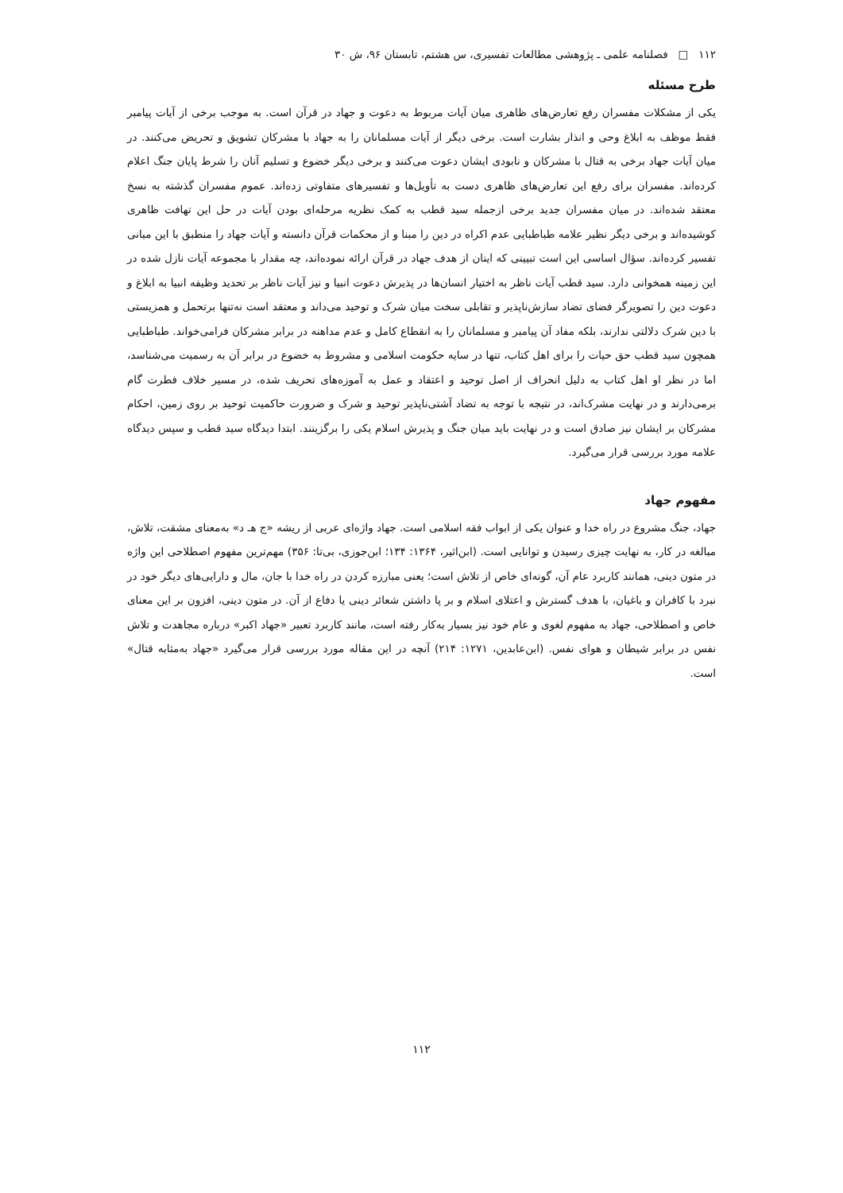۱۱۲ □ فصلنامه علمی ـ پژوهشی مطالعات تفسیری، س هشتم، تابستان ۹۶، ش ۳۰
طرح مسئله
یکی از مشکلات مفسران رفع تعارض‌های ظاهری میان آیات مربوط به دعوت و جهاد در قرآن است. به موجب برخی از آیات پیامبر فقط موظف به ابلاغ وحی و انذار بشارت است. برخی دیگر از آیات مسلمانان را به جهاد با مشرکان تشویق و تحریض می‌کنند. در میان آیات جهاد برخی به قتال با مشرکان و نابودی ایشان دعوت می‌کنند و برخی دیگر خضوع و تسلیم آنان را شرط پایان جنگ اعلام کرده‌اند. مفسران برای رفع این تعارض‌های ظاهری دست به تأویل‌ها و تفسیرهای متفاوتی زده‌اند. عموم مفسران گذشته به نسخ معتقد شده‌اند. در میان مفسران جدید برخی ازجمله سید قطب به کمک نظریه مرحله‌ای بودن آیات در حل این تهافت ظاهری کوشیده‌اند و برخی دیگر نظیر علامه طباطبایی عدم اکراه در دین را مبنا و از محکمات قرآن دانسته و آیات جهاد را منطبق با این مبانی تفسیر کرده‌اند. سؤال اساسی این است تبیینی که اینان از هدف جهاد در قرآن ارائه نموده‌اند، چه مقدار با مجموعه آیات نازل شده در این زمینه همخوانی دارد. سید قطب آیات ناظر به اختیار انسان‌ها در پذیرش دعوت انبیا و نیز آیات ناظر بر تحدید وظیفه انبیا به ابلاغ و دعوت دین را تصویرگر فضای تضاد سازش‌ناپذیر و تقابلی سخت میان شرک و توحید می‌داند و معتقد است نه‌تنها برتحمل و همزیستی با دین شرک دلالتی ندارند، بلکه مفاد آن پیامبر و مسلمانان را به انقطاع کامل و عدم مداهنه در برابر مشرکان فرامی‌خواند. طباطبایی همچون سید قطب حق حیات را برای اهل کتاب، تنها در سایه حکومت اسلامی و مشروط به خضوع در برابر آن به رسمیت می‌شناسد، اما در نظر او اهل کتاب به دلیل انحراف از اصل توحید و اعتقاد و عمل به آموزه‌های تحریف شده، در مسیر خلاف فطرت گام برمی‌دارند و در نهایت مشرک‌اند، در نتیجه با توجه به تضاد آشتی‌ناپذیر توحید و شرک و ضرورت حاکمیت توحید بر روی زمین، احکام مشرکان بر ایشان نیز صادق است و در نهایت باید میان جنگ و پذیرش اسلام یکی را برگزینند. ابتدا دیدگاه سید قطب و سپس دیدگاه علامه مورد بررسی قرار می‌گیرد.
مفهوم جهاد
جهاد، جنگ مشروع در راه خدا و عنوان یکی از ابواب فقه اسلامی است. جهاد واژه‌ای عربی از ریشه «ج هـ د» به‌معنای مشقت، تلاش، مبالغه در کار، به نهایت چیزی رسیدن و توانایی است. (ابن‌اثیر، ۱۳۶۴: ۱۳۴؛ ابن‌جوزی، بی‌تا: ۳۵۶) مهم‌ترین مفهوم اصطلاحی این واژه در متون دینی، همانند کاربرد عام آن، گونه‌ای خاص از تلاش است؛ یعنی مبارزه کردن در راه خدا با جان، مال و دارایی‌های دیگر خود در نبرد با کافران و باغیان، با هدف گسترش و اعتلای اسلام و بر پا داشتن شعائر دینی یا دفاع از آن. در متون دینی، افزون بر این معنای خاص و اصطلاحی، جهاد به مفهوم لغوی و عام خود نیز بسیار به‌کار رفته است، مانند کاربرد تعبیر «جهاد اکبر» درباره مجاهدت و تلاش نفس در برابر شیطان و هوای نفس. (ابن‌عابدین، ۱۲۷۱: ۲۱۴) آنچه در این مقاله مورد بررسی قرار می‌گیرد «جهاد به‌مثابه قتال» است.
۱۱۲